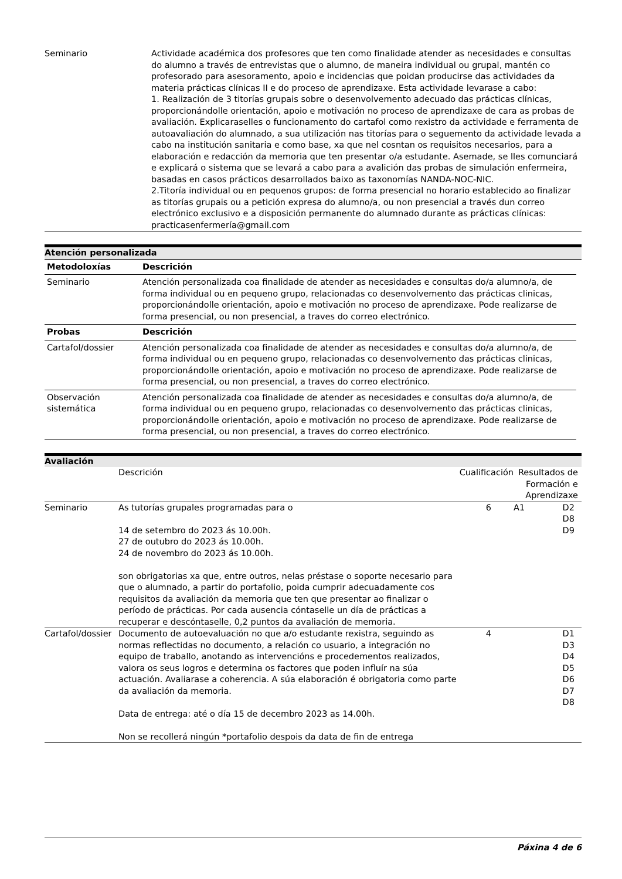| Seminario | Actividade académica dos profesores que ten como finalidade atender as necesidades e consultas do alumno a través de entrevistas que o alumno, de maneira individual ou grupal, mantén co profesorado para asesoramento, apoio e incidencias que poidan producirse das actividades da materia prácticas clínicas II e do proceso de aprendizaxe. Esta actividade levarase a cabo: 1. Realización de 3 titorías grupais sobre o desenvolvemento adecuado das prácticas clínicas, proporcionándolle orientación, apoio e motivación no proceso de aprendizaxe de cara as probas de avaliación. Explicaraselles o funcionamento do cartafol como rexistro da actividade e ferramenta de autoavaliación do alumnado, a sua utilización nas titorías para o seguemento da actividade levada a cabo na institución sanitaria e como base, xa que nel cosntan os requisitos necesarios, para a elaboración e redacción da memoria que ten presentar o/a estudante. Asemade, se lles comunciará e explicará o sistema que se levará a cabo para a avalición das probas de simulación enfermeira, basadas en casos prácticos desarrollados baixo as taxonomías NANDA-NOC-NIC. 2.Titoría individual ou en pequenos grupos: de forma presencial no horario establecido ao finalizar as titorías grupais ou a petición expresa do alumno/a, ou non presencial a través dun correo electrónico exclusivo e a disposición permanente do alumnado durante as prácticas clínicas: practicasenfermería@gmail.com |
Atención personalizada
| Metodoloxías | Descrición |
| --- | --- |
| Seminario | Atención personalizada coa finalidade de atender as necesidades e consultas do/a alumno/a, de forma individual ou en pequeno grupo, relacionadas co desenvolvemento das prácticas clinicas, proporcionándolle orientación, apoio e motivación no proceso de aprendizaxe. Pode realizarse de forma presencial, ou non presencial, a traves do correo electrónico. |
| Probas | Descrición |
| Cartafol/dossier | Atención personalizada coa finalidade de atender as necesidades e consultas do/a alumno/a, de forma individual ou en pequeno grupo, relacionadas co desenvolvemento das prácticas clinicas, proporcionándolle orientación, apoio e motivación no proceso de aprendizaxe. Pode realizarse de forma presencial, ou non presencial, a traves do correo electrónico. |
| Observación sistemática | Atención personalizada coa finalidade de atender as necesidades e consultas do/a alumno/a, de forma individual ou en pequeno grupo, relacionadas co desenvolvemento das prácticas clinicas, proporcionándolle orientación, apoio e motivación no proceso de aprendizaxe. Pode realizarse de forma presencial, ou non presencial, a traves do correo electrónico. |
Avaliación
| | Descrición | Cualificación | Resultados de Formación e Aprendizaxe |
| Seminario | As tutorías grupales programadas para o 14 de setembro do 2023 ás 10.00h. 27 de outubro do 2023 ás 10.00h. 24 de novembro do 2023 ás 10.00h. son obrigatorias xa que, entre outros, nelas préstase o soporte necesario para que o alumnado, a partir do portafolio, poida cumprir adecuadamente cos requisitos da avaliación da memoria que ten que presentar ao finalizar o período de prácticas. Por cada ausencia cóntaselle un día de prácticas a recuperar e descóntaselle, 0,2 puntos da avaliación de memoria. | 6 | A1 D2 D8 D9 |
| Cartafol/dossier | Documento de autoevaluación no que a/o estudante rexistra, seguindo as normas reflectidas no documento, a relación co usuario, a integración no equipo de traballo, anotando as intervencións e procedementos realizados, valora os seus logros e determina os factores que poden influír na súa actuación. Avaliarase a coherencia. A súa elaboración é obrigatoria como parte da avaliación da memoria. Data de entrega: até o día 15 de decembro 2023 as 14.00h. Non se recollerá ningún *portafolio despois da data de fin de entrega | 4 | D1 D3 D4 D5 D6 D7 D8 |
Páxina 4 de 6